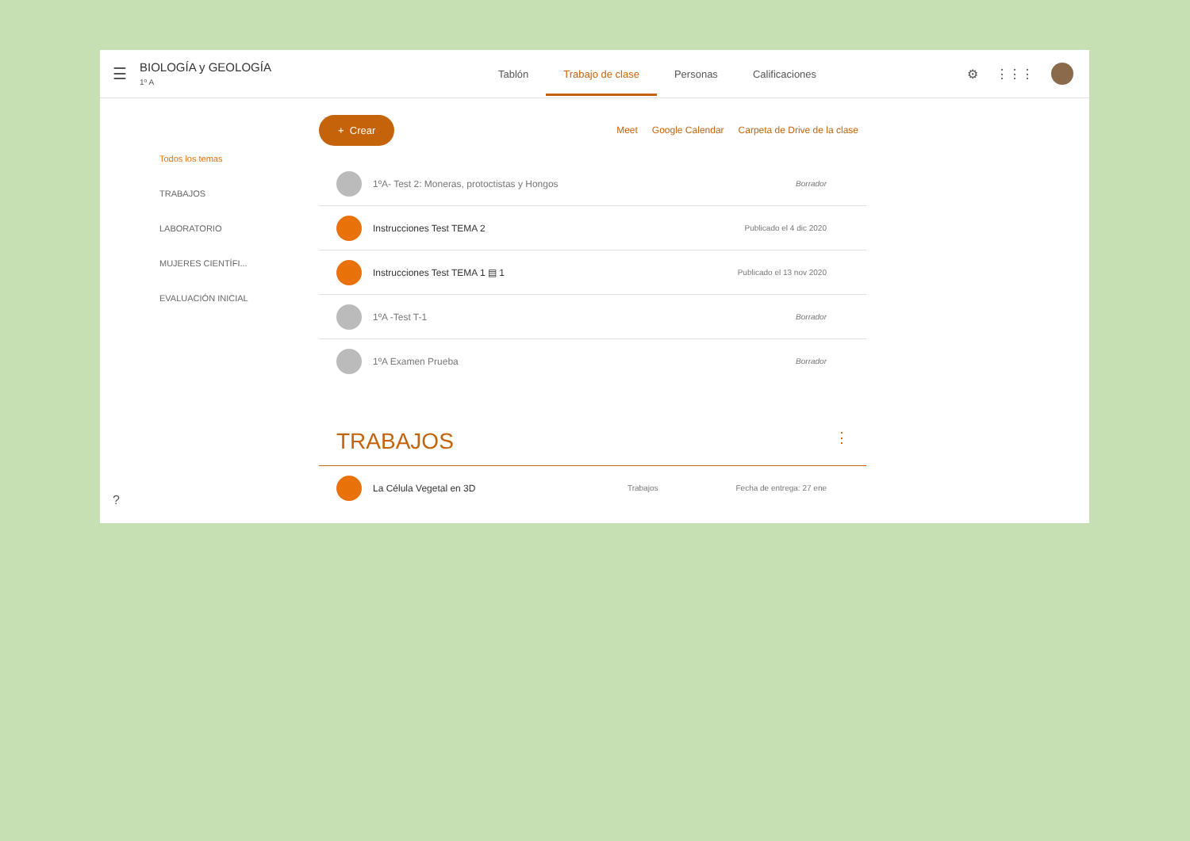☰
BIOLOGÍA y GEOLOGÍA
1º A
Tablón Trabajo de clase Personas Calificaciones
⚙ ⋮⋮⋮
Todos los temas
TRABAJOS
LABORATORIO
MUJERES CIENTÍFI...
EVALUACIÓN INICIAL
+ Crear
Meet Google Calendar Carpeta de Drive de la clase
1ºA- Test 2: Moneras, protoctistas y Hongos Borrador
Instrucciones Test TEMA 2 Publicado el 4 dic 2020
Instrucciones Test TEMA 1 ▤ 1 Publicado el 13 nov 2020
1ºA -Test T-1 Borrador
1ºA Examen Prueba Borrador
TRABAJOS ⋮
La Célula Vegetal en 3D Trabajos Fecha de entrega: 27 ene
?